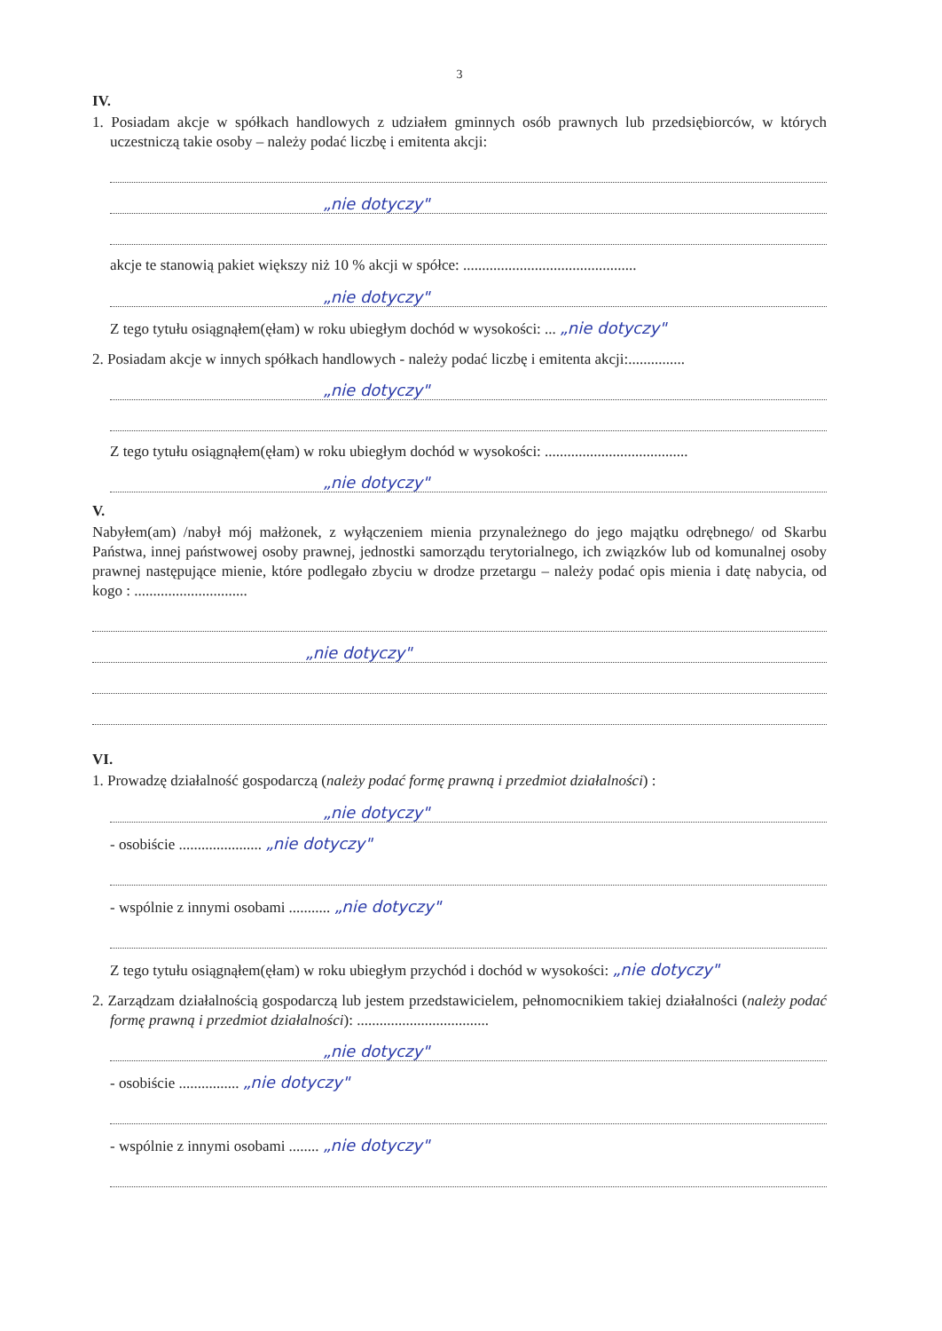3
IV.
1. Posiadam akcje w spółkach handlowych z udziałem gminnych osób prawnych lub przedsiębiorców, w których uczestniczą takie osoby – należy podać liczbę i emitenta akcji:
„nie dotyczy"
akcje te stanowią pakiet większy niż 10 % akcji w spółce: ..............................................
„nie dotyczy"
Z tego tytułu osiągnąłem(ęłam) w roku ubiegłym dochód w wysokości: ... „nie dotyczy"
2. Posiadam akcje w innych spółkach handlowych - należy podać liczbę i emitenta akcji:...............
„nie dotyczy"
Z tego tytułu osiągnąłem(ęłam) w roku ubiegłym dochód w wysokości: ......................................
„nie dotyczy"
V.
Nabyłem(am) /nabył mój małżonek, z wyłączeniem mienia przynależnego do jego majątku odrębnego/ od Skarbu Państwa, innej państwowej osoby prawnej, jednostki samorządu terytorialnego, ich związków lub od komunalnej osoby prawnej następujące mienie, które podlegało zbyciu w drodze przetargu – należy podać opis mienia i datę nabycia, od kogo : ..............................
„nie dotyczy"
VI.
1. Prowadzę działalność gospodarczą (należy podać formę prawną i przedmiot działalności) :
„nie dotyczy"
- osobiście ...................... „nie dotyczy"
- wspólnie z innymi osobami ........... „nie dotyczy"
Z tego tytułu osiągnąłem(ęłam) w roku ubiegłym przychód i dochód w wysokości: „nie dotyczy"
2. Zarządzam działalnością gospodarczą lub jestem przedstawicielem, pełnomocnikiem takiej działalności (należy podać formę prawną i przedmiot działalności): ...................................
„nie dotyczy"
- osobiście ................ „nie dotyczy"
- wspólnie z innymi osobami ........ „nie dotyczy"